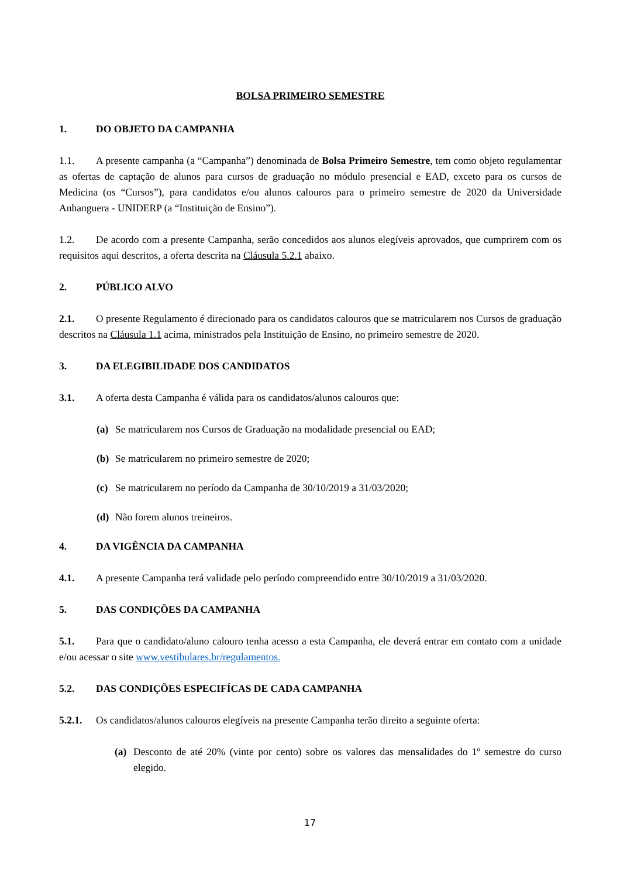BOLSA PRIMEIRO SEMESTRE
1. DO OBJETO DA CAMPANHA
1.1. A presente campanha (a “Campanha”) denominada de Bolsa Primeiro Semestre, tem como objeto regulamentar as ofertas de captação de alunos para cursos de graduação no módulo presencial e EAD, exceto para os cursos de Medicina (os “Cursos”), para candidatos e/ou alunos calouros para o primeiro semestre de 2020 da Universidade Anhanguera - UNIDERP (a “Instituição de Ensino”).
1.2. De acordo com a presente Campanha, serão concedidos aos alunos elegíveis aprovados, que cumprirem com os requisitos aqui descritos, a oferta descrita na Cláusula 5.2.1 abaixo.
2. PÚBLICO ALVO
2.1. O presente Regulamento é direcionado para os candidatos calouros que se matricularem nos Cursos de graduação descritos na Cláusula 1.1 acima, ministrados pela Instituição de Ensino, no primeiro semestre de 2020.
3. DA ELEGIBILIDADE DOS CANDIDATOS
3.1. A oferta desta Campanha é válida para os candidatos/alunos calouros que:
(a) Se matricularem nos Cursos de Graduação na modalidade presencial ou EAD;
(b) Se matricularem no primeiro semestre de 2020;
(c) Se matricularem no período da Campanha de 30/10/2019 a 31/03/2020;
(d) Não forem alunos treineiros.
4. DA VIGÊNCIA DA CAMPANHA
4.1. A presente Campanha terá validade pelo período compreendido entre 30/10/2019 a 31/03/2020.
5. DAS CONDIÇÕES DA CAMPANHA
5.1. Para que o candidato/aluno calouro tenha acesso a esta Campanha, ele deverá entrar em contato com a unidade e/ou acessar o site www.vestibulares.br/regulamentos.
5.2. DAS CONDIÇÕES ESPECIFÍCAS DE CADA CAMPANHA
5.2.1. Os candidatos/alunos calouros elegíveis na presente Campanha terão direito a seguinte oferta:
(a) Desconto de até 20% (vinte por cento) sobre os valores das mensalidades do 1º semestre do curso elegido.
17